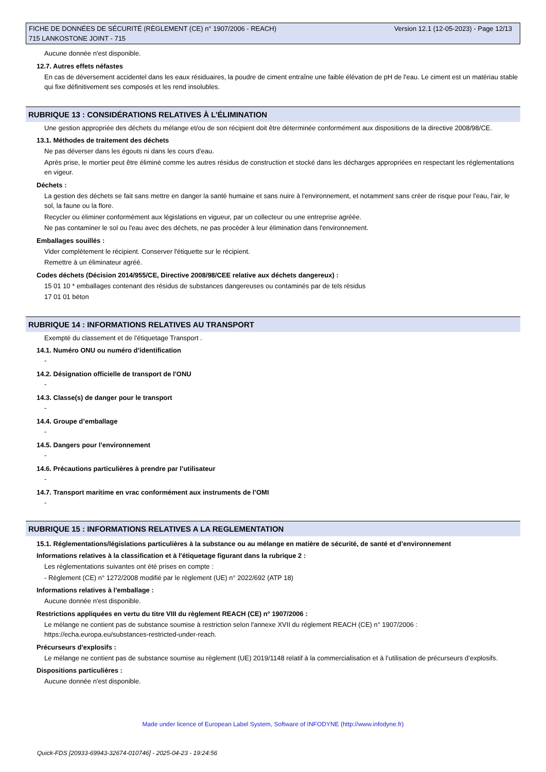FICHE DE DONNÉES DE SÉCURITÉ (RÈGLEMENT (CE) n° 1907/2006 - REACH)
715 LANKOSTONE JOINT - 715
Version 12.1 (12-05-2023) - Page 12/13
Aucune donnée n'est disponible.
12.7. Autres effets néfastes
En cas de déversement accidentel dans les eaux résiduaires, la poudre de ciment entraîne une faible élévation de pH de l'eau. Le ciment est un matériau stable qui fixe définitivement ses composés et les rend insolubles.
RUBRIQUE 13 : CONSIDÉRATIONS RELATIVES À L’ÉLIMINATION
Une gestion appropriée des déchets du mélange et/ou de son récipient doit être déterminée conformément aux dispositions de la directive 2008/98/CE.
13.1. Méthodes de traitement des déchets
Ne pas déverser dans les égouts ni dans les cours d'eau.
Après prise, le mortier peut être éliminé comme les autres résidus de construction et stocké dans les décharges appropriées en respectant les réglementations en vigeur.
Déchets :
La gestion des déchets se fait sans mettre en danger la santé humaine et sans nuire à l'environnement, et notamment sans créer de risque pour l'eau, l'air, le sol, la faune ou la flore.
Recycler ou éliminer conformément aux législations en vigueur, par un collecteur ou une entreprise agréée.
Ne pas contaminer le sol ou l'eau avec des déchets, ne pas procéder à leur élimination dans l'environnement.
Emballages souillés :
Vider complètement le récipient. Conserver l'étiquette sur le récipient.
Remettre à un éliminateur agréé.
Codes déchets (Décision 2014/955/CE, Directive 2008/98/CEE relative aux déchets dangereux) :
15 01 10 * emballages contenant des résidus de substances dangereuses ou contaminés par de tels résidus
17 01 01 béton
RUBRIQUE 14 : INFORMATIONS RELATIVES AU TRANSPORT
Exempté du classement et de l'étiquetage Transport .
14.1. Numéro ONU ou numéro d’identification
-
14.2. Désignation officielle de transport de l'ONU
-
14.3. Classe(s) de danger pour le transport
-
14.4. Groupe d’emballage
-
14.5. Dangers pour l’environnement
-
14.6. Précautions particulières à prendre par l’utilisateur
-
14.7. Transport maritime en vrac conformément aux instruments de l’OMI
-
RUBRIQUE 15 : INFORMATIONS RELATIVES A LA REGLEMENTATION
15.1. Réglementations/législations particulières à la substance ou au mélange en matière de sécurité, de santé et d’environnement
Informations relatives à la classification et à l'étiquetage figurant dans la rubrique 2 :
Les réglementations suivantes ont été prises en compte :
- Règlement (CE) n° 1272/2008 modifié par le règlement (UE) n° 2022/692 (ATP 18)
Informations relatives à l'emballage :
Aucune donnée n'est disponible.
Restrictions appliquées en vertu du titre VIII du règlement REACH (CE) n° 1907/2006 :
Le mélange ne contient pas de substance soumise à restriction selon l'annexe XVII du règlement REACH (CE) n° 1907/2006 : https://echa.europa.eu/substances-restricted-under-reach.
Précurseurs d'explosifs :
Le mélange ne contient pas de substance soumise au règlement (UE) 2019/1148 relatif à la commercialisation et à l’utilisation de précurseurs d’explosifs.
Dispositions particulières :
Aucune donnée n'est disponible.
Made under licence of European Label System, Software of INFODYNE (http://www.infodyne.fr)
Quick-FDS [20933-69943-32674-010746] - 2025-04-23 - 19:24:56